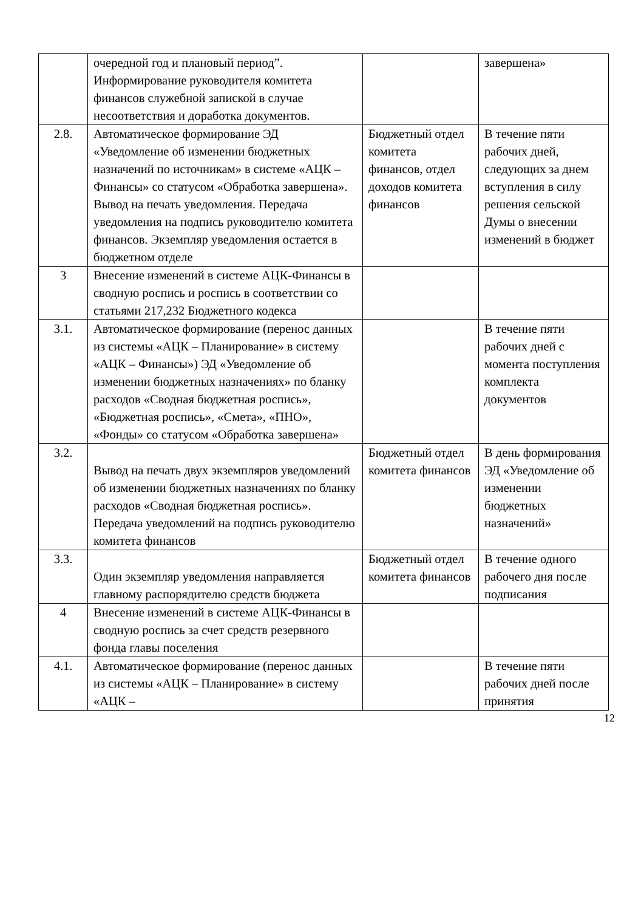| | очередной год и плановый период”. Информирование руководителя комитета финансов служебной запиской в случае несоответствия и доработка документов. | | завершена» |
| 2.8. | Автоматическое формирование ЭД «Уведомление об изменении бюджетных назначений по источникам» в системе «АЦК – Финансы» со статусом «Обработка завершена». Вывод на печать уведомления. Передача уведомления на подпись руководителю комитета финансов. Экземпляр уведомления остается в бюджетном отделе | Бюджетный отдел комитета финансов, отдел доходов комитета финансов | В течение пяти рабочих дней, следующих за днем вступления в силу решения сельской Думы о внесении изменений в бюджет |
| 3 | Внесение изменений в системе АЦК-Финансы в сводную роспись и роспись в соответствии со статьями 217,232 Бюджетного кодекса | | |
| 3.1. | Автоматическое формирование (перенос данных из системы «АЦК – Планирование» в систему «АЦК – Финансы») ЭД «Уведомление об изменении бюджетных назначениях» по бланку расходов «Сводная бюджетная роспись», «Бюджетная роспись», «Смета», «ПНО», «Фонды» со статусом «Обработка завершена» | | В течение пяти рабочих дней с момента поступления комплекта документов |
| 3.2. | Вывод на печать двух экземпляров уведомлений об изменении бюджетных назначениях по бланку расходов «Сводная бюджетная роспись». Передача уведомлений на подпись руководителю комитета финансов | Бюджетный отдел комитета финансов | В день формирования ЭД «Уведомление об изменении бюджетных назначений» |
| 3.3. | Один экземпляр уведомления направляется главному распорядителю средств бюджета | Бюджетный отдел комитета финансов | В течение одного рабочего дня после подписания |
| 4 | Внесение изменений в системе АЦК-Финансы в сводную роспись за счет средств резервного фонда главы поселения | | |
| 4.1. | Автоматическое формирование (перенос данных из системы «АЦК – Планирование» в систему «АЦК – | | В течение пяти рабочих дней после принятия |
12